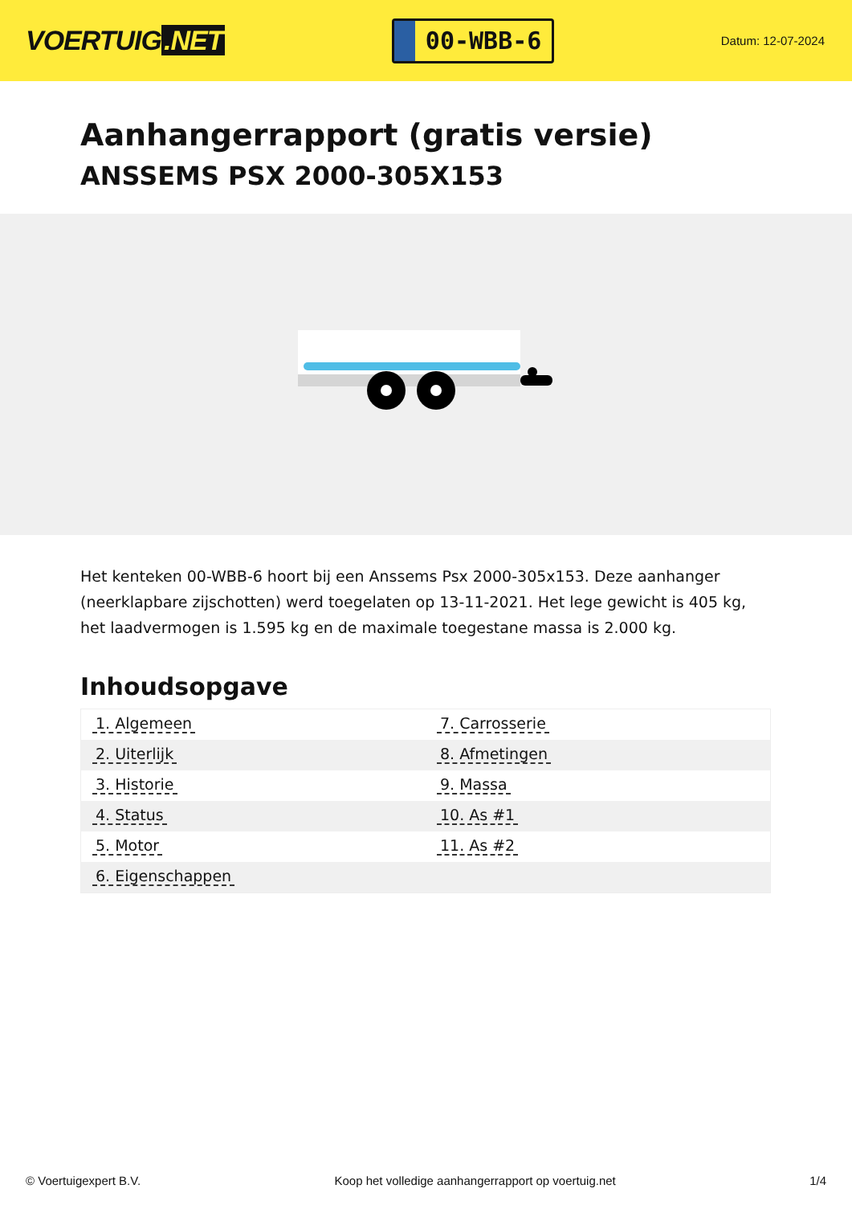VOERTUIG.NET
00-WBB-6
Datum: 12-07-2024
Aanhangerrapport (gratis versie)
ANSSEMS PSX 2000-305X153
Het kenteken 00-WBB-6 hoort bij een Anssems Psx 2000-305x153. Deze aanhanger (neerklapbare zijschotten) werd toegelaten op 13-11-2021. Het lege gewicht is 405 kg, het laadvermogen is 1.595 kg en de maximale toegestane massa is 2.000 kg.
Inhoudsopgave
| 1. Algemeen | 7. Carrosserie |
| 2. Uiterlijk | 8. Afmetingen |
| 3. Historie | 9. Massa |
| 4. Status | 10. As #1 |
| 5. Motor | 11. As #2 |
| 6. Eigenschappen | |
© Voertuigexpert B.V. Koop het volledige aanhangerrapport op voertuig.net 1/4